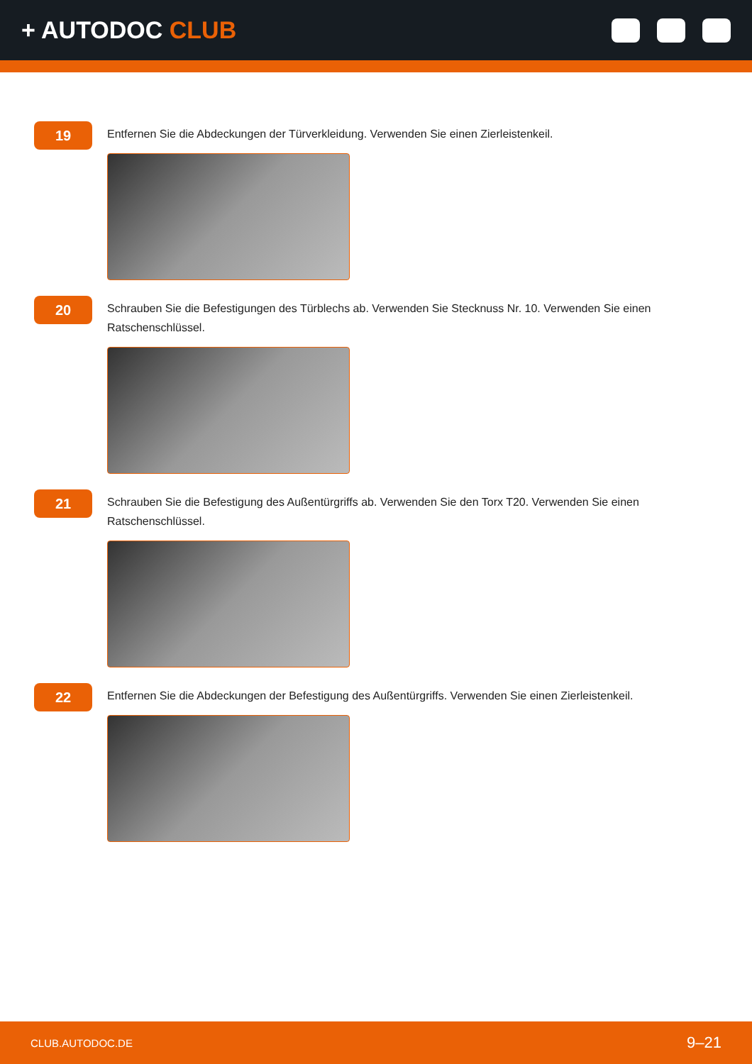+ AUTODOC CLUB
19
Entfernen Sie die Abdeckungen der Türverkleidung. Verwenden Sie einen Zierleistenkeil.
20
Schrauben Sie die Befestigungen des Türblechs ab. Verwenden Sie Stecknuss Nr. 10. Verwenden Sie einen Ratschenschlüssel.
21
Schrauben Sie die Befestigung des Außentürgriffs ab. Verwenden Sie den Torx T20. Verwenden Sie einen Ratschenschlüssel.
22
Entfernen Sie die Abdeckungen der Befestigung des Außentürgriffs. Verwenden Sie einen Zierleistenkeil.
CLUB.AUTODOC.DE 9–21